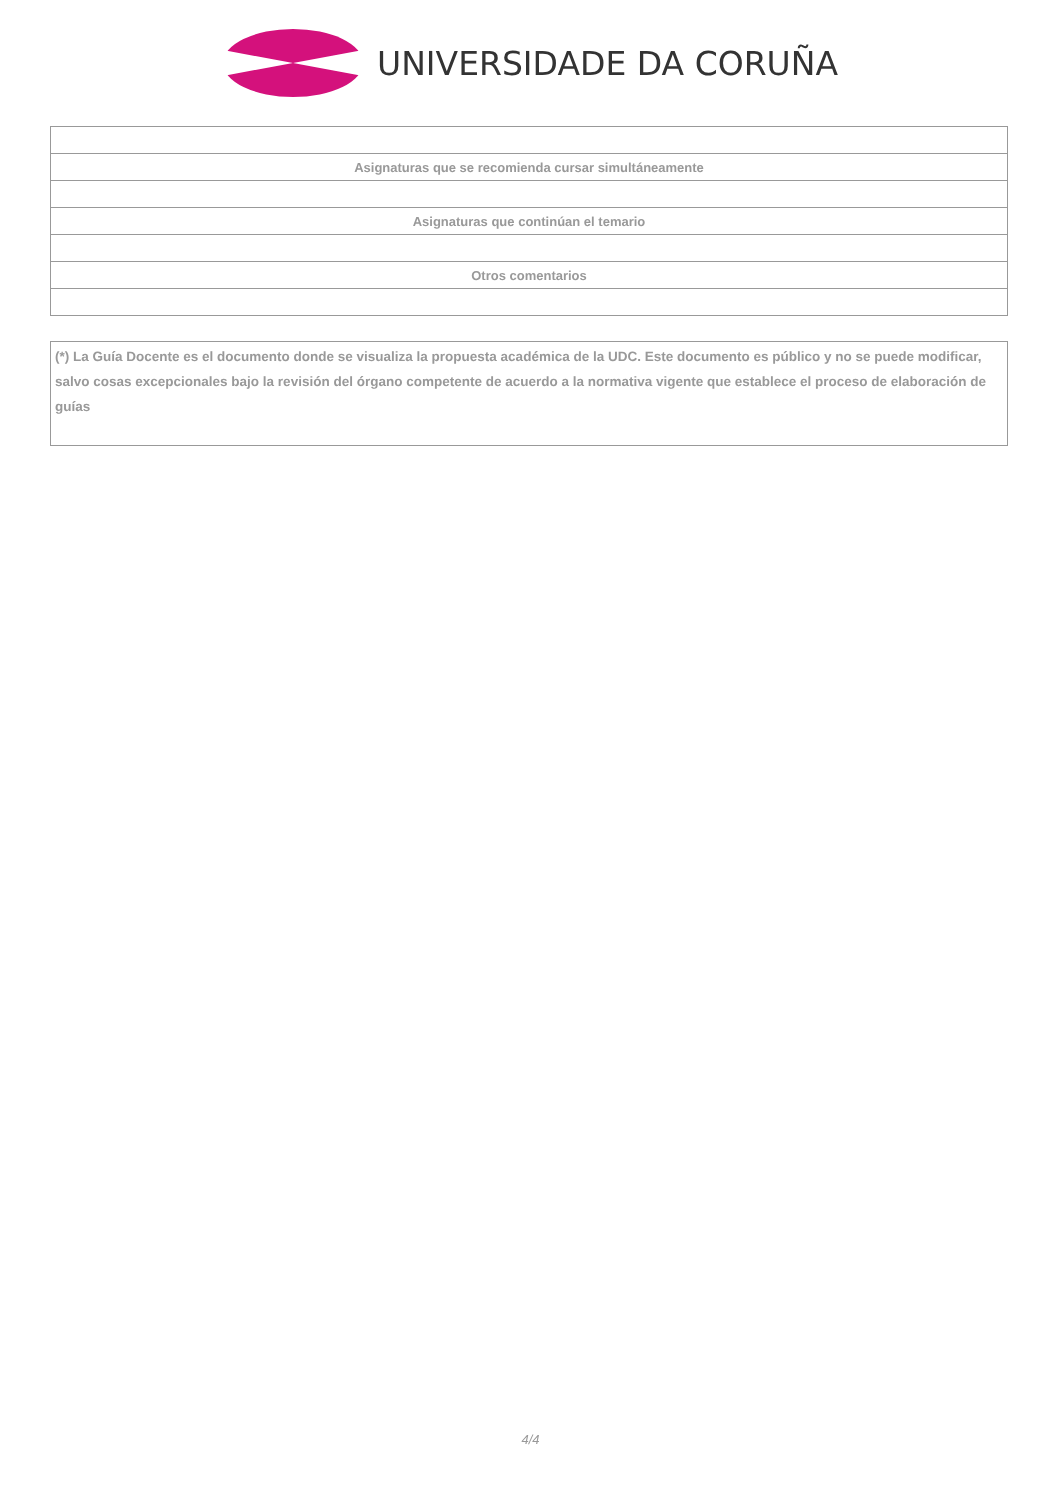UNIVERSIDADE DA CORUÑA
| Asignaturas que se recomienda cursar simultáneamente |
| Asignaturas que continúan el temario |
| Otros comentarios |
(*) La Guía Docente es el documento donde se visualiza la propuesta académica de la UDC. Este documento es público y no se puede modificar, salvo cosas excepcionales bajo la revisión del órgano competente de acuerdo a la normativa vigente que establece el proceso de elaboración de guías
4/4